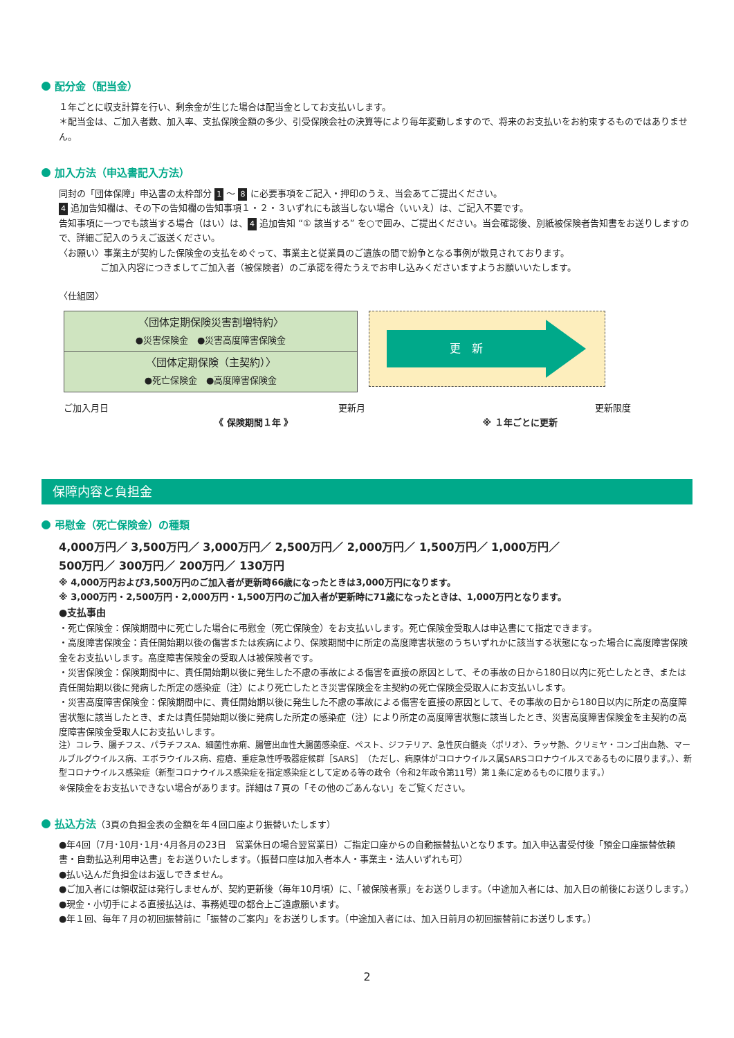配分金（配当金）
１年ごとに収支計算を行い、剰余金が生じた場合は配当金としてお支払いします。
＊配当金は、ご加入者数、加入率、支払保険金額の多少、引受保険会社の決算等により毎年変動しますので、将来のお支払いをお約束するものではありません。
加入方法（申込書記入方法）
同封の「団体保障」申込書の太枠部分 1 ～ 8 に必要事項をご記入・押印のうえ、当会あてご提出ください。
4 追加告知欄は、その下の告知欄の告知事項１・２・３いずれにも該当しない場合（いいえ）は、ご記入不要です。
告知事項に一つでも該当する場合（はい）は、 4 追加告知 “① 該当する” を○で囲み、ご提出ください。当会確認後、別紙被保険者告知書をお送りしますので、詳細ご記入のうえご返送ください。
〈お願い〉事業主が契約した保険金の支払をめぐって、事業主と従業員のご遺族の間で紛争となる事例が散見されております。
ご加入内容につきましてご加入者（被保険者）のご承認を得たうえでお申し込みくださいますようお願いいたします。
〈仕組図〉
〈団体定期保険災害割増特約〉
●災害保険金　●災害高度障害保険金
〈団体定期保険（主契約）〉
●死亡保険金　●高度障害保険金
更　新
ご加入月日 更新月 更新限度
《 保険期間１年 》 ※ １年ごとに更新
保障内容と負担金
弔慰金（死亡保険金）の種類
4,000万円／ 3,500万円／ 3,000万円／ 2,500万円／ 2,000万円／ 1,500万円／ 1,000万円／
500万円／ 300万円／ 200万円／ 130万円
※ 4,000万円および3,500万円のご加入者が更新時66歳になったときは3,000万円になります。
※ 3,000万円・2,500万円・2,000万円・1,500万円のご加入者が更新時に71歳になったときは、1,000万円となります。
●支払事由
・死亡保険金：保険期間中に死亡した場合に弔慰金（死亡保険金）をお支払いします。死亡保険金受取人は申込書にて指定できます。
・高度障害保険金：責任開始期以後の傷害または疾病により、保険期間中に所定の高度障害状態のうちいずれかに該当する状態になった場合に高度障害保険金をお支払いします。高度障害保険金の受取人は被保険者です。
・災害保険金：保険期間中に、責任開始期以後に発生した不慮の事故による傷害を直接の原因として、その事故の日から180日以内に死亡したとき、または責任開始期以後に発病した所定の感染症（注）により死亡したとき災害保険金を主契約の死亡保険金受取人にお支払いします。
・災害高度障害保険金：保険期間中に、責任開始期以後に発生した不慮の事故による傷害を直接の原因として、その事故の日から180日以内に所定の高度障害状態に該当したとき、または責任開始期以後に発病した所定の感染症（注）により所定の高度障害状態に該当したとき、災害高度障害保険金を主契約の高度障害保険金受取人にお支払いします。
注）コレラ、腸チフス、パラチフスA、細菌性赤痢、腸管出血性大腸菌感染症、ペスト、ジフテリア、急性灰白髄炎〈ポリオ〉、ラッサ熱、クリミヤ・コンゴ出血熱、マールブルグウイルス病、エボラウイルス病、痘瘡、重症急性呼吸器症候群［SARS］（ただし、病原体がコロナウイルス属SARSコロナウイルスであるものに限ります。）、新型コロナウイルス感染症（新型コロナウイルス感染症を指定感染症として定める等の政令（令和2年政令第11号）第１条に定めるものに限ります。）
※保険金をお支払いできない場合があります。詳細は７頁の「その他のごあんない」をご覧ください。
払込方法（3頁の負担金表の金額を年４回口座より振替いたします）
●年4回（7月･10月･1月･4月各月の23日　営業休日の場合翌営業日）ご指定口座からの自動振替払いとなります。加入申込書受付後「預金口座振替依頼書・自動払込利用申込書」をお送りいたします。（振替口座は加入者本人・事業主・法人いずれも可）
●払い込んだ負担金はお返しできません。
●ご加入者には領収証は発行しませんが、契約更新後（毎年10月頃）に、「被保険者票」をお送りします。（中途加入者には、加入日の前後にお送りします。）
●現金・小切手による直接払込は、事務処理の都合上ご遠慮願います。
●年１回、毎年７月の初回振替前に「振替のご案内」をお送りします。（中途加入者には、加入日前月の初回振替前にお送りします。）
2